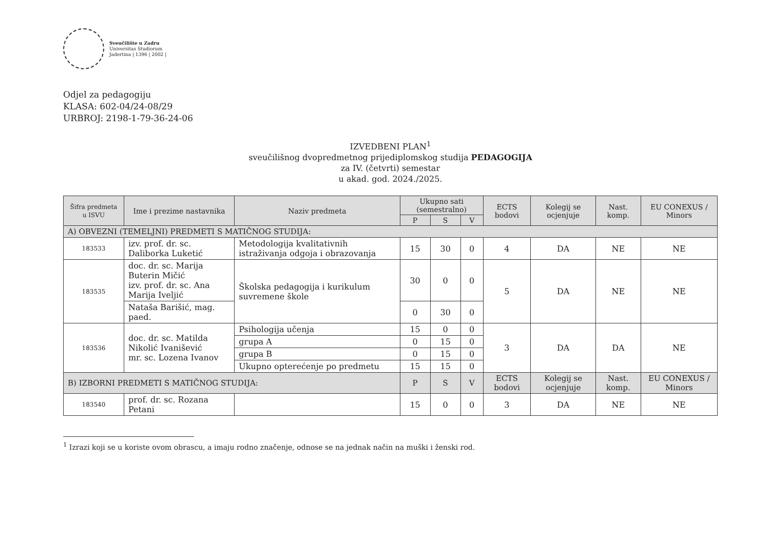Sveučilište u Zadru
Universitas Studiorum
Jadertina | 1396 | 2002 |
Odjel za pedagogiju
KLASA: 602-04/24-08/29
URBROJ: 2198-1-79-36-24-06
IZVEDBENI PLAN<sup>1</sup>
sveučilišnog dvopredmetnog prijediplomskog studija PEDAGOGIJA
za IV. (četvrti) semestar
u akad. god. 2024./2025.
| Šifra predmeta u ISVU | Ime i prezime nastavnika | Naziv predmeta | Ukupno sati (semestralno) | | | ECTS bodovi | Kolegij se ocjenjuje | Nast. komp. | EU CONEXUS / Minors |
| --- | --- | --- | --- | --- | --- | --- | --- | --- | --- |
| | | | P | S | V | | | | |
| A) OBVEZNI (TEMELJNI) PREDMETI S MATIČNOG STUDIJA: | | | | | | | | | |
| 183533 | izv. prof. dr. sc. Daliborka Luketić | Metodologija kvalitativnih istraživanja odgoja i obrazovanja | 15 | 30 | 0 | 4 | DA | NE | NE |
| 183535 | doc. dr. sc. Marija Buterin Mičić izv. prof. dr. sc. Ana Marija Iveljić | Školska pedagogija i kurikulum suvremene škole | 30 | 0 | 0 | 5 | DA | NE | NE |
| | Nataša Barišić, mag. paed. | | 0 | 30 | 0 | | | | |
| 183536 | doc. dr. sc. Matilda Nikolić Ivanišević mr. sc. Lozena Ivanov | Psihologija učenja | 15 | 0 | 0 | 3 | DA | DA | NE |
| | | grupa A | 0 | 15 | 0 | | | | |
| | | grupa B | 0 | 15 | 0 | | | | |
| | | Ukupno opterećenje po predmetu | 15 | 15 | 0 | | | | |
| B) IZBORNI PREDMETI S MATIČNOG STUDIJA: | | | P | S | V | ECTS bodovi | Kolegij se ocjenjuje | Nast. komp. | EU CONEXUS / Minors |
| 183540 | prof. dr. sc. Rozana Petani | | 15 | 0 | 0 | 3 | DA | NE | NE |
<sup>1</sup> Izrazi koji se u koriste ovom obrascu, a imaju rodno značenje, odnose se na jednak način na muški i ženski rod.